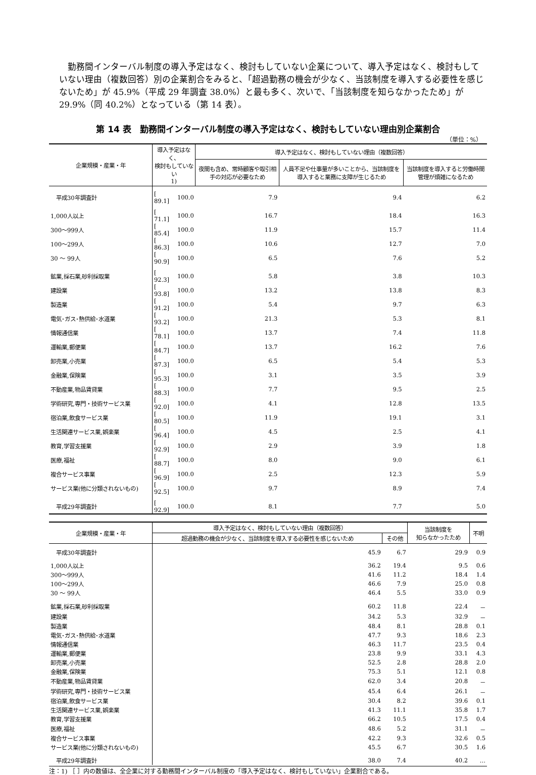勤務間インターバル制度の導入予定はなく、検討もしていない企業について、導入予定はなく、検討もしていない理由（複数回答）別の企業割合をみると、「超過勤務の機会が少なく、当該制度を導入する必要性を感じないため」が 45.9%（平成 29 年調査 38.0%）と最も多く、次いで、「当該制度を知らなかったため」が 29.9%（同 40.2%）となっている（第 14 表）。
第 14 表　勤務間インターバル制度の導入予定はなく、検討もしていない理由別企業割合
（単位：%）
| 企業規模・産業・年 | 導入予定はなく、 検討もしていない 1) | | 導入予定はなく、検討もしていない理由（複数回答） | | |
| --- | --- | --- | --- | --- | --- |
| | | | 夜間も含め、常時顧客や取引相手の対応が必要なため | 人員不足や仕事量が多いことから、当該制度を導入すると業務に支障が生じるため | 当該制度を導入すると労働時間管理が煩雑になるため |
| 平成30年調査計 | [ 89.1] | 100.0 | 7.9 | 9.4 | 6.2 |
| 1,000人以上 | [ 71.1] | 100.0 | 16.7 | 18.4 | 16.3 |
| 300～999人 | [ 85.4] | 100.0 | 11.9 | 15.7 | 11.4 |
| 100～299人 | [ 86.3] | 100.0 | 10.6 | 12.7 | 7.0 |
| 30 ～ 99人 | [ 90.9] | 100.0 | 6.5 | 7.6 | 5.2 |
| 鉱業,採石業,砂利採取業 | [ 92.3] | 100.0 | 5.8 | 3.8 | 10.3 |
| 建設業 | [ 93.8] | 100.0 | 13.2 | 13.8 | 8.3 |
| 製造業 | [ 91.2] | 100.0 | 5.4 | 9.7 | 6.3 |
| 電気･ガス･熱供給･水道業 | [ 93.2] | 100.0 | 21.3 | 5.3 | 8.1 |
| 情報通信業 | [ 78.1] | 100.0 | 13.7 | 7.4 | 11.8 |
| 運輸業,郵便業 | [ 84.7] | 100.0 | 13.7 | 16.2 | 7.6 |
| 卸売業,小売業 | [ 87.3] | 100.0 | 6.5 | 5.4 | 5.3 |
| 金融業,保険業 | [ 95.3] | 100.0 | 3.1 | 3.5 | 3.9 |
| 不動産業,物品賃貸業 | [ 88.3] | 100.0 | 7.7 | 9.5 | 2.5 |
| 学術研究,専門・技術サービス業 | [ 92.0] | 100.0 | 4.1 | 12.8 | 13.5 |
| 宿泊業,飲食サービス業 | [ 80.5] | 100.0 | 11.9 | 19.1 | 3.1 |
| 生活関連サービス業,娯楽業 | [ 96.4] | 100.0 | 4.5 | 2.5 | 4.1 |
| 教育,学習支援業 | [ 92.9] | 100.0 | 2.9 | 3.9 | 1.8 |
| 医療,福祉 | [ 88.7] | 100.0 | 8.0 | 9.0 | 6.1 |
| 複合サービス事業 | [ 96.9] | 100.0 | 2.5 | 12.3 | 5.9 |
| サービス業(他に分類されないもの) | [ 92.5] | 100.0 | 9.7 | 8.9 | 7.4 |
| 平成29年調査計 | [ 92.9] | 100.0 | 8.1 | 7.7 | 5.0 |
| 企業規模・産業・年 | 導入予定はなく、検討もしていない理由（複数回答） | | 当該制度を 知らなかったため | 不明 |
| --- | --- | --- | --- | --- |
| | 超過勤務の機会が少なく、当該制度を導入する必要性を感じないため | その他 | | |
| 平成30年調査計 | 45.9 | 6.7 | 29.9 | 0.9 |
| 1,000人以上 | 36.2 | 19.4 | 9.5 | 0.6 |
| 300～999人 | 41.6 | 11.2 | 18.4 | 1.4 |
| 100～299人 | 46.6 | 7.9 | 25.0 | 0.8 |
| 30 ～ 99人 | 46.4 | 5.5 | 33.0 | 0.9 |
| 鉱業,採石業,砂利採取業 | 60.2 | 11.8 | 22.4 | － |
| 建設業 | 34.2 | 5.3 | 32.9 | － |
| 製造業 | 48.4 | 8.1 | 28.8 | 0.1 |
| 電気･ガス･熱供給･水道業 | 47.7 | 9.3 | 18.6 | 2.3 |
| 情報通信業 | 46.3 | 11.7 | 23.5 | 0.4 |
| 運輸業,郵便業 | 23.8 | 9.9 | 33.1 | 4.3 |
| 卸売業,小売業 | 52.5 | 2.8 | 28.8 | 2.0 |
| 金融業,保険業 | 75.3 | 5.1 | 12.1 | 0.8 |
| 不動産業,物品賃貸業 | 62.0 | 3.4 | 20.8 | － |
| 学術研究,専門・技術サービス業 | 45.4 | 6.4 | 26.1 | － |
| 宿泊業,飲食サービス業 | 30.4 | 8.2 | 39.6 | 0.1 |
| 生活関連サービス業,娯楽業 | 41.3 | 11.1 | 35.8 | 1.7 |
| 教育,学習支援業 | 66.2 | 10.5 | 17.5 | 0.4 |
| 医療,福祉 | 48.6 | 5.2 | 31.1 | － |
| 複合サービス事業 | 42.2 | 9.3 | 32.6 | 0.5 |
| サービス業(他に分類されないもの) | 45.5 | 6.7 | 30.5 | 1.6 |
| 平成29年調査計 | 38.0 | 7.4 | 40.2 | … |
注：1) ［ ］内の数値は、全企業に対する勤務間インターバル制度の「導入予定はなく、検討もしていない」企業割合である。